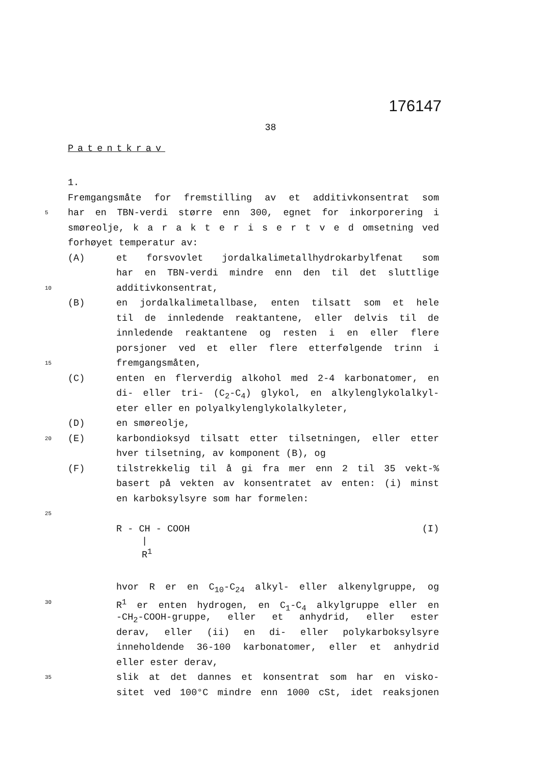176147
38
Patentkrav
1.
Fremgangsmåte for fremstilling av et additivkonsentrat som
5 har en TBN-verdi større enn 300, egnet for inkorporering i
smøreolje, k a r a k t e r i s e r t v e d omsetning ved
forhøyet temperatur av:
(A) et forsvovlet jordalkalimetallhydrokarbylfenat som
har en TBN-verdi mindre enn den til det sluttlige
10 additivkonsentrat,
(B) en jordalkalimetallbase, enten tilsatt som et hele
til de innledende reaktantene, eller delvis til de
innledende reaktantene og resten i en eller flere
porsjoner ved et eller flere etterfølgende trinn i
15 fremgangsmåten,
(C) enten en flerverdig alkohol med 2-4 karbonatomer, en
di- eller tri- (C<sub>2</sub>-C<sub>4</sub>) glykol, en alkylenglykolalkyl-
eter eller en polyalkylenglykolalkyleter,
(D) en smøreolje,
20 (E) karbondioksyd tilsatt etter tilsetningen, eller etter
hver tilsetning, av komponent (B), og
(F) tilstrekkelig til å gi fra mer enn 2 til 35 vekt-%
basert på vekten av konsentratet av enten: (i) minst
en karboksylsyre som har formelen:
25
R - CH - COOH (I)
|
R<sup>1</sup>
hvor R er en C<sub>10</sub>-C<sub>24</sub> alkyl- eller alkenylgruppe, og
30 R<sup>1</sup> er enten hydrogen, en C<sub>1</sub>-C<sub>4</sub> alkylgruppe eller en
-CH<sub>2</sub>-COOH-gruppe, eller et anhydrid, eller ester
derav, eller (ii) en di- eller polykarboksylsyre
inneholdende 36-100 karbonatomer, eller et anhydrid
eller ester derav,
35 slik at det dannes et konsentrat som har en visko-
sitet ved 100°C mindre enn 1000 cSt, idet reaksjonen